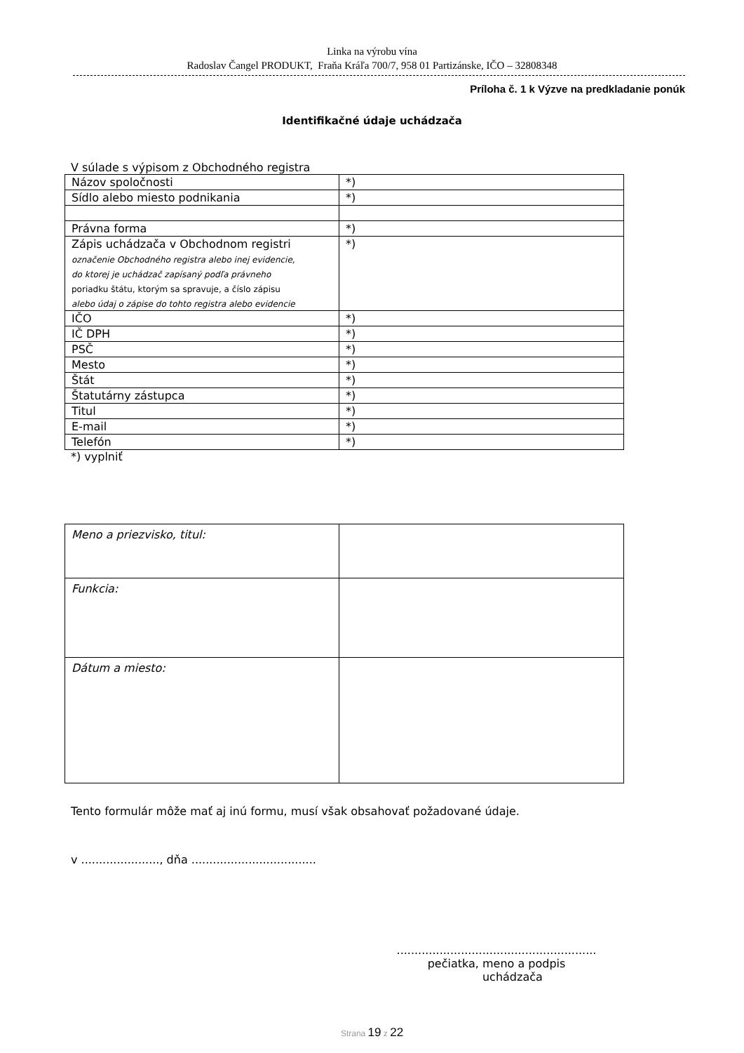Linka na výrobu vína
Radoslav Čangel PRODUKT, Fraňa Kráľa 700/7, 958 01 Partizánske, IČO – 32808348
Príloha č. 1 k Výzve na predkladanie ponúk
Identifikačné údaje uchádzača
V súlade s výpisom z Obchodného registra
| Názov spoločnosti | *) |
| Sídlo alebo miesto podnikania | *) |
| Právna forma | *) |
| Zápis uchádzača v Obchodnom registri označenie Obchodného registra alebo inej evidencie, do ktorej je uchádzač zapísaný podľa právneho poriadku štátu, ktorým sa spravuje, a číslo zápisu alebo údaj o zápise do tohto registra alebo evidencie | *) |
| IČO | *) |
| IČ DPH | *) |
| PSČ | *) |
| Mesto | *) |
| Štát | *) |
| Štatutárny zástupca | *) |
| Titul | *) |
| E-mail | *) |
| Telefón | *) |
*) vyplniť
| Meno a priezvisko, titul: | |
| Funkcia: | |
| Dátum a miesto: | |
Tento formulár môže mať aj inú formu, musí však obsahovať požadované údaje.
v ......................, dňa ...................................
........................................................
pečiatka, meno a podpis
uchádzača
Strana 19 z 22